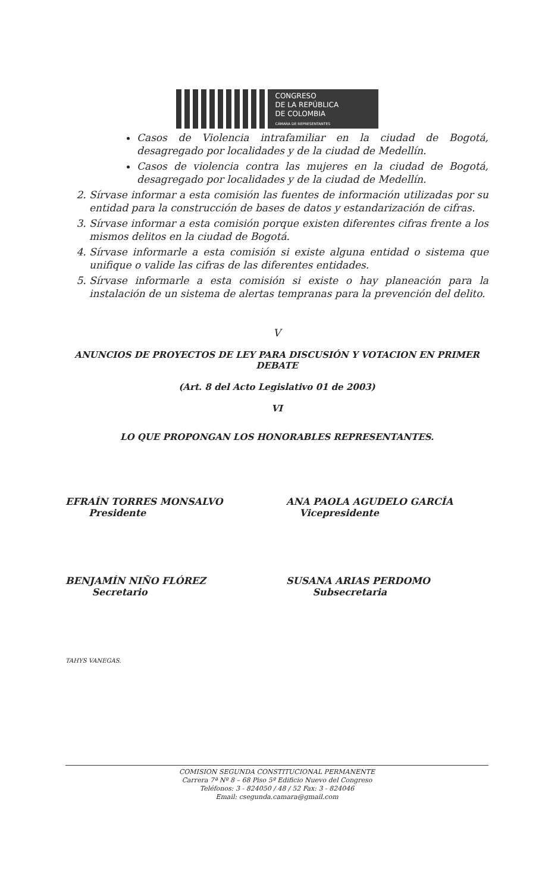CONGRESO
DE LA REPÚBLICA
DE COLOMBIA
CÁMARA DE REPRESENTANTES
Casos de Violencia intrafamiliar en la ciudad de Bogotá, desagregado por localidades y de la ciudad de Medellín.
Casos de violencia contra las mujeres en la ciudad de Bogotá, desagregado por localidades y de la ciudad de Medellín.
2. Sírvase informar a esta comisión las fuentes de información utilizadas por su entidad para la construcción de bases de datos y estandarización de cifras.
3. Sírvase informar a esta comisión porque existen diferentes cifras frente a los mismos delitos en la ciudad de Bogotá.
4. Sírvase informarle a esta comisión si existe alguna entidad o sistema que unifique o valide las cifras de las diferentes entidades.
5. Sírvase informarle a esta comisión si existe o hay planeación para la instalación de un sistema de alertas tempranas para la prevención del delito.
V
ANUNCIOS DE PROYECTOS DE LEY PARA DISCUSIÓN Y VOTACION EN PRIMER DEBATE
(Art. 8 del Acto Legislativo 01 de 2003)
VI
LO QUE PROPONGAN LOS HONORABLES REPRESENTANTES.
EFRAÍN TORRES MONSALVO
Presidente
ANA PAOLA AGUDELO GARCÍA
Vicepresidente
BENJAMÍN NIÑO FLÓREZ
Secretario
SUSANA ARIAS PERDOMO
Subsecretaria
TAHYS VANEGAS.
COMISION SEGUNDA CONSTITUCIONAL PERMANENTE
Carrera 7ª Nº 8 – 68 Piso 5º Edificio Nuevo del Congreso
Teléfonos: 3 - 824050 / 48 / 52 Fax: 3 - 824046
Email: csegunda.camara@gmail.com